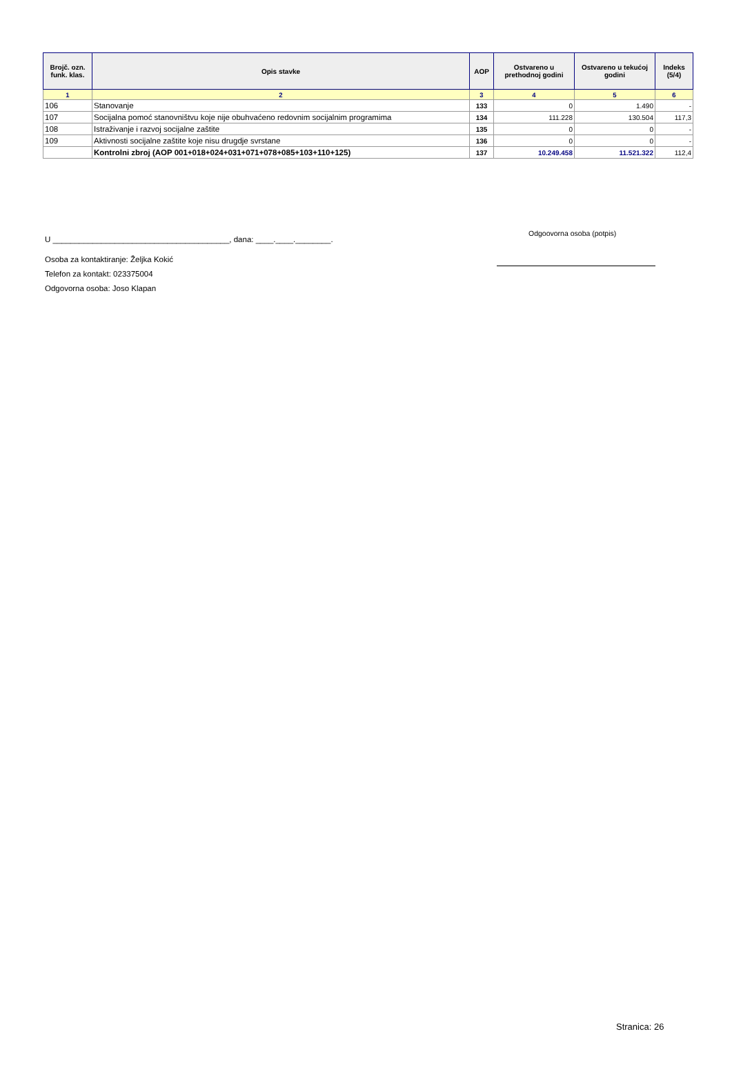| Brojč. ozn. funk. klas. | Opis stavke | AOP | Ostvareno u prethodnoj godini | Ostvareno u tekućoj godini | Indeks (5/4) |
| --- | --- | --- | --- | --- | --- |
| 1 | 2 | 3 | 4 | 5 | 6 |
| 106 | Stanovanje | 133 | 0 | 1.490 | - |
| 107 | Socijalna pomoć stanovništvu koje nije obuhvaćeno redovnim socijalnim programima | 134 | 111.228 | 130.504 | 117,3 |
| 108 | Istraživanje i razvoj socijalne zaštite | 135 | 0 | 0 | - |
| 109 | Aktivnosti socijalne zaštite koje nisu drugdje svrstane | 136 | 0 | 0 | - |
| | Kontrolni zbroj (AOP 001+018+024+031+071+078+085+103+110+125) | 137 | 10.249.458 | 11.521.322 | 112,4 |
U ________________________________________, dana: ____.____.________.
Odgoovorna osoba (potpis)
Osoba za kontaktiranje: Željka Kokić
Telefon za kontakt: 023375004
Odgovorna osoba: Joso Klapan
Stranica: 26